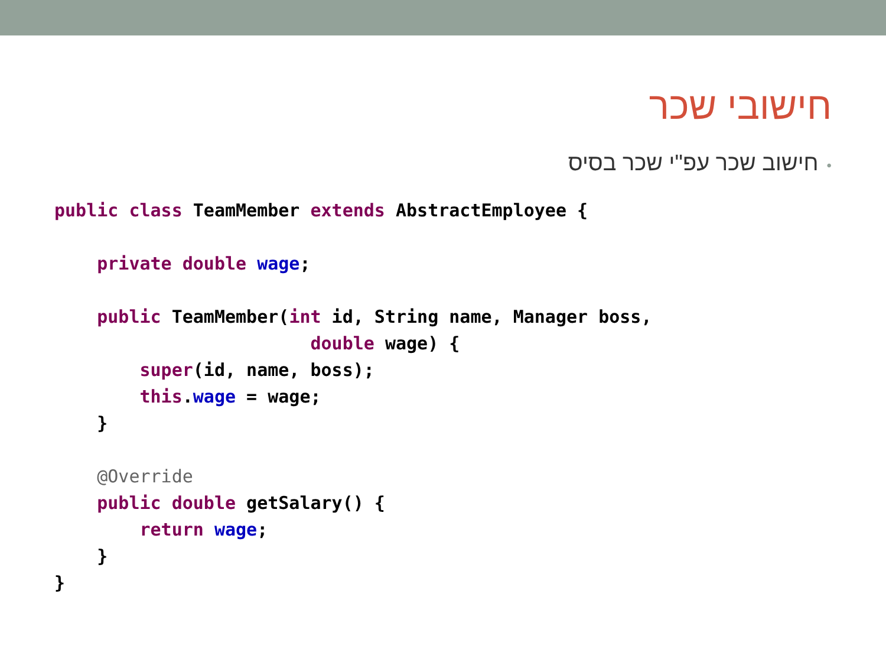חישובי שכר
•חישוב שכר עפ"י שכר בסיס
public class TeamMember extends AbstractEmployee {

    private double wage;

    public TeamMember(int id, String name, Manager boss,
                        double wage) {
        super(id, name, boss);
        this.wage = wage;
    }

    @Override
    public double getSalary() {
        return wage;
    }
}